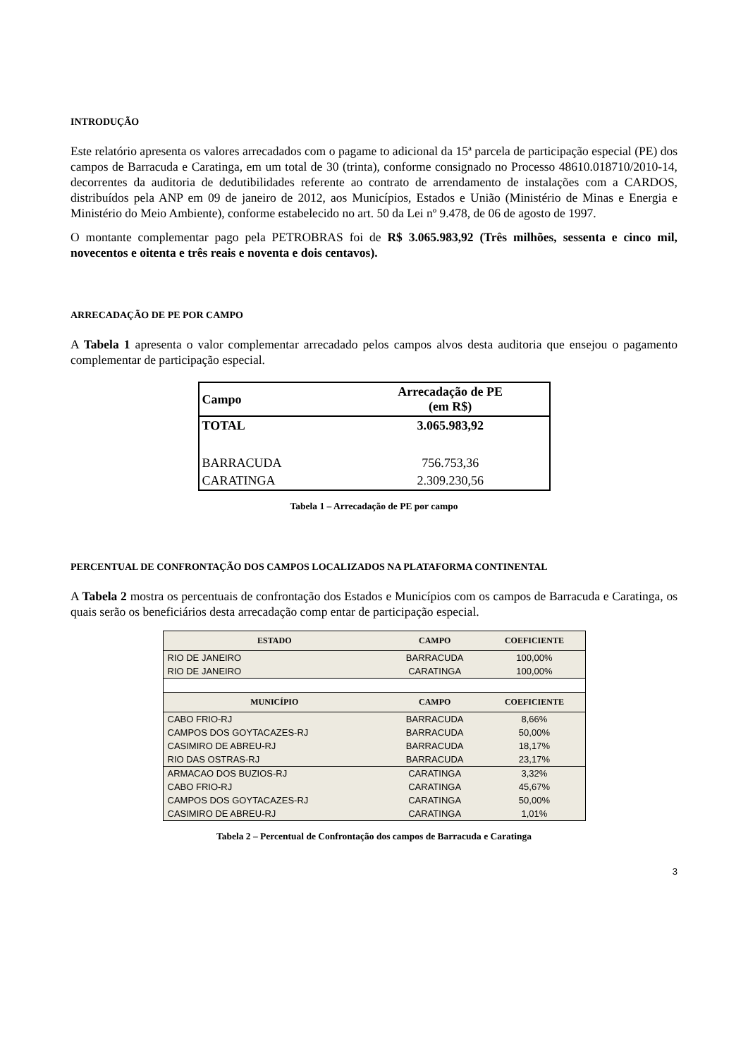INTRODUÇÃO
Este relatório apresenta os valores arrecadados com o pagame to adicional da 15ª parcela de participação especial (PE) dos campos de Barracuda e Caratinga, em um total de 30 (trinta), conforme consignado no Processo 48610.018710/2010-14, decorrentes da auditoria de dedutibilidades referente ao contrato de arrendamento de instalações com a CARDOS, distribuídos pela ANP em 09 de janeiro de 2012, aos Municípios, Estados e União (Ministério de Minas e Energia e Ministério do Meio Ambiente), conforme estabelecido no art. 50 da Lei nº 9.478, de 06 de agosto de 1997.
O montante complementar pago pela PETROBRAS foi de R$ 3.065.983,92 (Três milhões, sessenta e cinco mil, novecentos e oitenta e três reais e noventa e dois centavos).
ARRECADAÇÃO DE PE POR CAMPO
A Tabela 1 apresenta o valor complementar arrecadado pelos campos alvos desta auditoria que ensejou o pagamento complementar de participação especial.
| Campo | Arrecadação de PE (em R$) |
| --- | --- |
| TOTAL | 3.065.983,92 |
| BARRACUDA | 756.753,36 |
| CARATINGA | 2.309.230,56 |
Tabela 1 – Arrecadação de PE por campo
PERCENTUAL DE CONFRONTAÇÃO DOS CAMPOS LOCALIZADOS NA PLATAFORMA CONTINENTAL
A Tabela 2 mostra os percentuais de confrontação dos Estados e Municípios com os campos de Barracuda e Caratinga, os quais serão os beneficiários desta arrecadação comp entar de participação especial.
| ESTADO | CAMPO | COEFICIENTE |
| --- | --- | --- |
| RIO DE JANEIRO | BARRACUDA | 100,00% |
| RIO DE JANEIRO | CARATINGA | 100,00% |
| MUNICÍPIO | CAMPO | COEFICIENTE |
| CABO FRIO-RJ | BARRACUDA | 8,66% |
| CAMPOS DOS GOYTACAZES-RJ | BARRACUDA | 50,00% |
| CASIMIRO DE ABREU-RJ | BARRACUDA | 18,17% |
| RIO DAS OSTRAS-RJ | BARRACUDA | 23,17% |
| ARMACAO DOS BUZIOS-RJ | CARATINGA | 3,32% |
| CABO FRIO-RJ | CARATINGA | 45,67% |
| CAMPOS DOS GOYTACAZES-RJ | CARATINGA | 50,00% |
| CASIMIRO DE ABREU-RJ | CARATINGA | 1,01% |
Tabela 2 – Percentual de Confrontação dos campos de Barracuda e Caratinga
3